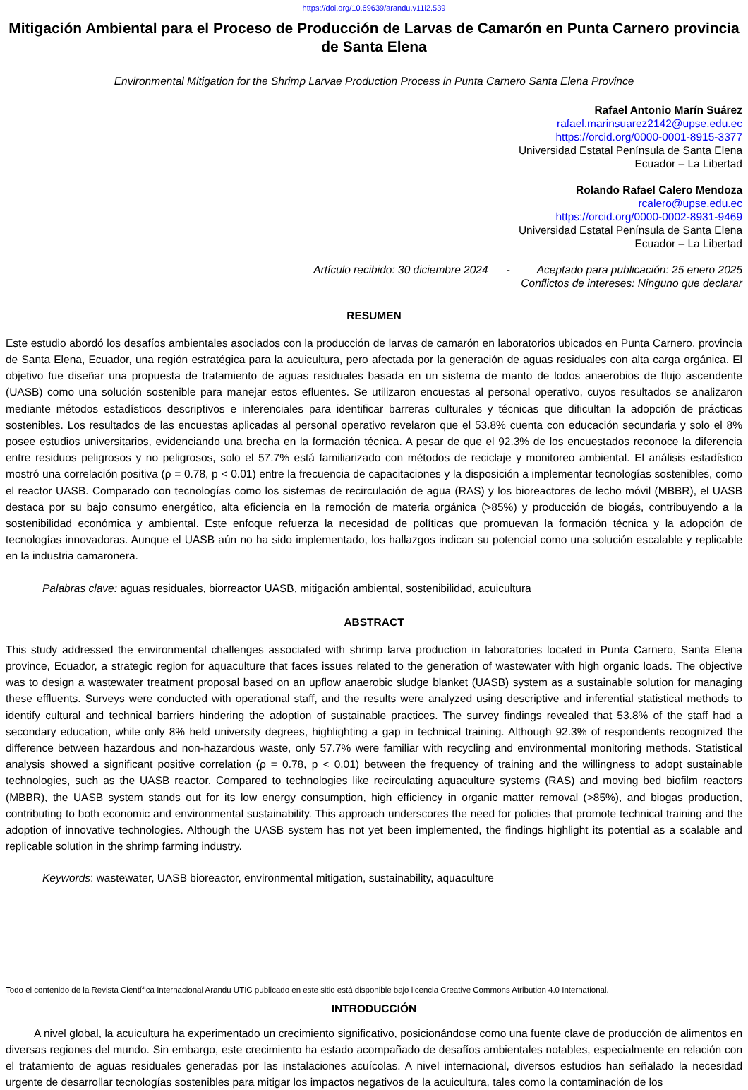https://doi.org/10.69639/arandu.v11i2.539
Mitigación Ambiental para el Proceso de Producción de Larvas de Camarón en Punta Carnero provincia de Santa Elena
Environmental Mitigation for the Shrimp Larvae Production Process in Punta Carnero Santa Elena Province
Rafael Antonio Marín Suárez
rafael.marinsuarez2142@upse.edu.ec
https://orcid.org/0000-0001-8915-3377
Universidad Estatal Península de Santa Elena
Ecuador – La Libertad
Rolando Rafael Calero Mendoza
rcalero@upse.edu.ec
https://orcid.org/0000-0002-8931-9469
Universidad Estatal Península de Santa Elena
Ecuador – La Libertad
Artículo recibido: 30 diciembre 2024 - Aceptado para publicación: 25 enero 2025
Conflictos de intereses: Ninguno que declarar
RESUMEN
Este estudio abordó los desafíos ambientales asociados con la producción de larvas de camarón en laboratorios ubicados en Punta Carnero, provincia de Santa Elena, Ecuador, una región estratégica para la acuicultura, pero afectada por la generación de aguas residuales con alta carga orgánica. El objetivo fue diseñar una propuesta de tratamiento de aguas residuales basada en un sistema de manto de lodos anaerobios de flujo ascendente (UASB) como una solución sostenible para manejar estos efluentes. Se utilizaron encuestas al personal operativo, cuyos resultados se analizaron mediante métodos estadísticos descriptivos e inferenciales para identificar barreras culturales y técnicas que dificultan la adopción de prácticas sostenibles. Los resultados de las encuestas aplicadas al personal operativo revelaron que el 53.8% cuenta con educación secundaria y solo el 8% posee estudios universitarios, evidenciando una brecha en la formación técnica. A pesar de que el 92.3% de los encuestados reconoce la diferencia entre residuos peligrosos y no peligrosos, solo el 57.7% está familiarizado con métodos de reciclaje y monitoreo ambiental. El análisis estadístico mostró una correlación positiva (ρ = 0.78, p < 0.01) entre la frecuencia de capacitaciones y la disposición a implementar tecnologías sostenibles, como el reactor UASB. Comparado con tecnologías como los sistemas de recirculación de agua (RAS) y los bioreactores de lecho móvil (MBBR), el UASB destaca por su bajo consumo energético, alta eficiencia en la remoción de materia orgánica (>85%) y producción de biogás, contribuyendo a la sostenibilidad económica y ambiental. Este enfoque refuerza la necesidad de políticas que promuevan la formación técnica y la adopción de tecnologías innovadoras. Aunque el UASB aún no ha sido implementado, los hallazgos indican su potencial como una solución escalable y replicable en la industria camaronera.
Palabras clave: aguas residuales, biorreactor UASB, mitigación ambiental, sostenibilidad, acuicultura
ABSTRACT
This study addressed the environmental challenges associated with shrimp larva production in laboratories located in Punta Carnero, Santa Elena province, Ecuador, a strategic region for aquaculture that faces issues related to the generation of wastewater with high organic loads. The objective was to design a wastewater treatment proposal based on an upflow anaerobic sludge blanket (UASB) system as a sustainable solution for managing these effluents. Surveys were conducted with operational staff, and the results were analyzed using descriptive and inferential statistical methods to identify cultural and technical barriers hindering the adoption of sustainable practices. The survey findings revealed that 53.8% of the staff had a secondary education, while only 8% held university degrees, highlighting a gap in technical training. Although 92.3% of respondents recognized the difference between hazardous and non-hazardous waste, only 57.7% were familiar with recycling and environmental monitoring methods. Statistical analysis showed a significant positive correlation (ρ = 0.78, p < 0.01) between the frequency of training and the willingness to adopt sustainable technologies, such as the UASB reactor. Compared to technologies like recirculating aquaculture systems (RAS) and moving bed biofilm reactors (MBBR), the UASB system stands out for its low energy consumption, high efficiency in organic matter removal (>85%), and biogas production, contributing to both economic and environmental sustainability. This approach underscores the need for policies that promote technical training and the adoption of innovative technologies. Although the UASB system has not yet been implemented, the findings highlight its potential as a scalable and replicable solution in the shrimp farming industry.
Keywords: wastewater, UASB bioreactor, environmental mitigation, sustainability, aquaculture
Todo el contenido de la Revista Científica Internacional Arandu UTIC publicado en este sitio está disponible bajo licencia Creative Commons Atribution 4.0 International.
INTRODUCCIÓN
A nivel global, la acuicultura ha experimentado un crecimiento significativo, posicionándose como una fuente clave de producción de alimentos en diversas regiones del mundo. Sin embargo, este crecimiento ha estado acompañado de desafíos ambientales notables, especialmente en relación con el tratamiento de aguas residuales generadas por las instalaciones acuícolas. A nivel internacional, diversos estudios han señalado la necesidad urgente de desarrollar tecnologías sostenibles para mitigar los impactos negativos de la acuicultura, tales como la contaminación de los